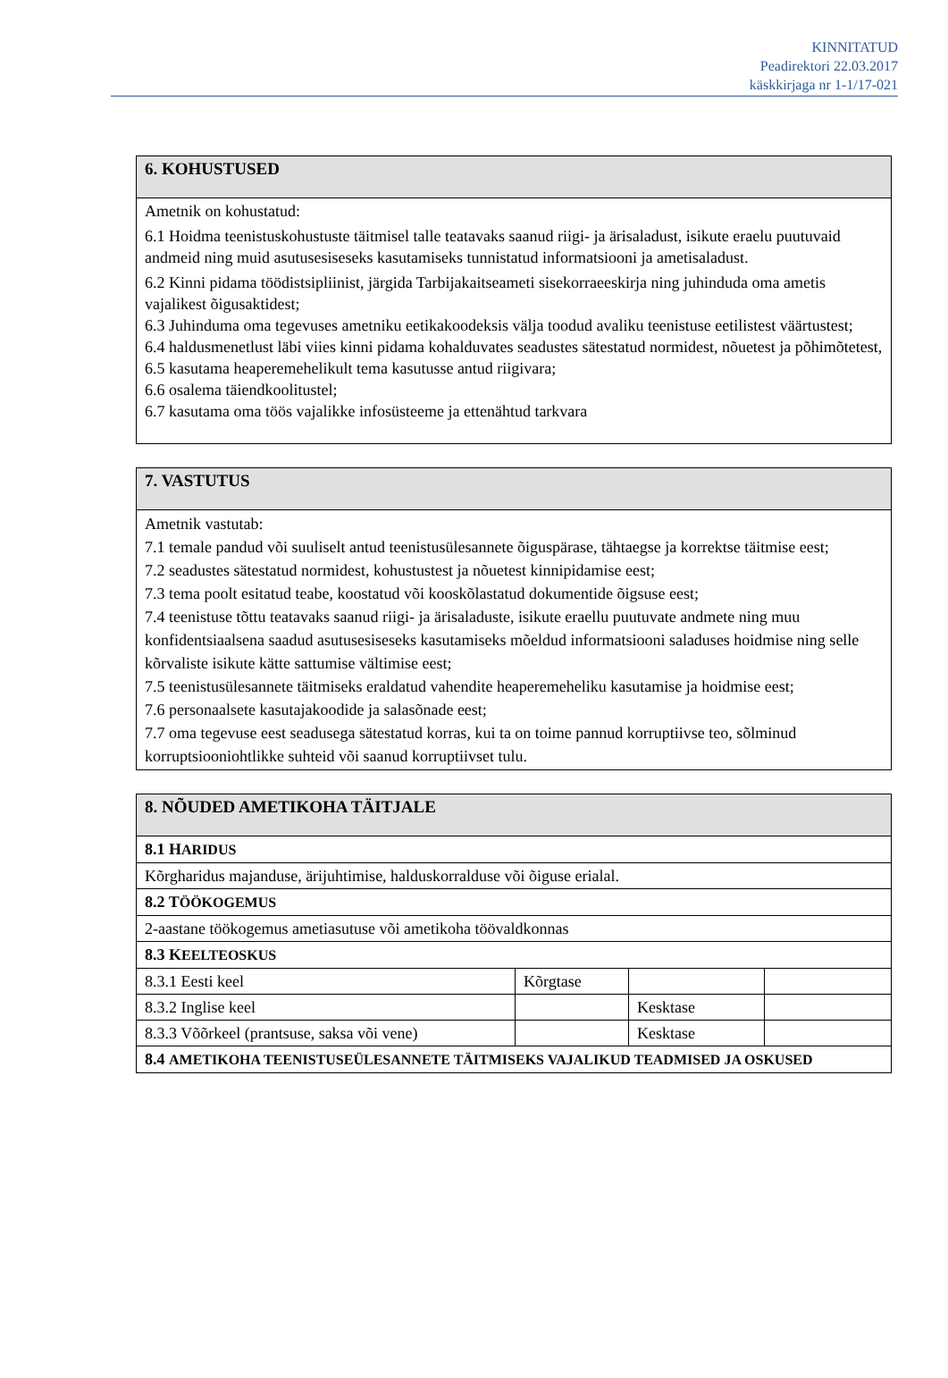KINNITATUD
Peadirektori 22.03.2017
käskkirjaga nr 1-1/17-021
| 6. KOHUSTUSED |
| --- |
| Ametnik on kohustatud: 6.1 Hoidma teenistuskohustuste täitmisel talle teatavaks saanud riigi- ja ärisaladust, isikute eraelu puutuvaid andmeid ning muid asutusesiseseks kasutamiseks tunnistatud informatsiooni ja ametisaladust. 6.2 Kinni pidama töödistsipliinist, järgida Tarbijakaitseameti sisekorraeeskirja ning juhinduda oma ametis vajalikest õigusaktidest; 6.3 Juhinduma oma tegevuses ametniku eetikakoodeksis välja toodud avaliku teenistuse eetilistest väärtustest; 6.4 haldusmenetlust läbi viies kinni pidama kohalduvates seadustes sätestatud normidest, nõuetest ja põhimõtetest, 6.5 kasutama heaperemehelikult tema kasutusse antud riigivara; 6.6 osalema täiendkoolitustel; 6.7 kasutama oma töös vajalikke infosüsteeme ja ettenähtud tarkvara |
| 7. VASTUTUS |
| --- |
| Ametnik vastutab: 7.1 temale pandud või suuliselt antud teenistusülesannete õiguspärase, tähtaegse ja korrektse täitmise eest; 7.2 seadustes sätestatud normidest, kohustustest ja nõuetest kinnipidamise eest; 7.3 tema poolt esitatud teabe, koostatud või kooskõlastatud dokumentide õigsuse eest; 7.4 teenistuse tõttu teatavaks saanud riigi- ja ärisaladuste, isikute eraellu puutuvate andmete ning muu konfidentsiaalsena saadud asutusesiseseks kasutamiseks mõeldud informatsiooni saladuses hoidmise ning selle kõrvaliste isikute kätte sattumise vältimise eest; 7.5 teenistusülesannete täitmiseks eraldatud vahendite heaperemeheliku kasutamise ja hoidmise eest; 7.6 personaalsete kasutajakoodide ja salasõnade eest; 7.7 oma tegevuse eest seadusega sätestatud korras, kui ta on toime pannud korruptiivse teo, sõlminud korruptsiooniohtlikke suhteid või saanud korruptiivset tulu. |
| 8. NÕUDED AMETIKOHA TÄITJALE | | | |
| --- | --- | --- | --- |
| 8.1 H ARIDUS | | | |
| Kõrgharidus majanduse, ärijuhtimise, halduskorralduse või õiguse erialal. | | | |
| 8.2 T ÖÖKOGEMUS | | | |
| 2-aastane töökogemus ametiasutuse või ametikoha töövaldkonnas | | | |
| 8.3 K EELTEOSKUS | | | |
| 8.3.1 Eesti keel | Kõrgtase | | |
| 8.3.2 Inglise keel | | Kesktase | |
| 8.3.3 Võõrkeel (prantsuse, saksa või vene) | | Kesktase | |
| 8.4 AMETIKOHA TEENISTUSEÜLESANNETE TÄITMISEKS VAJALIKUD TEADMISED JA OSKUSED | | | |